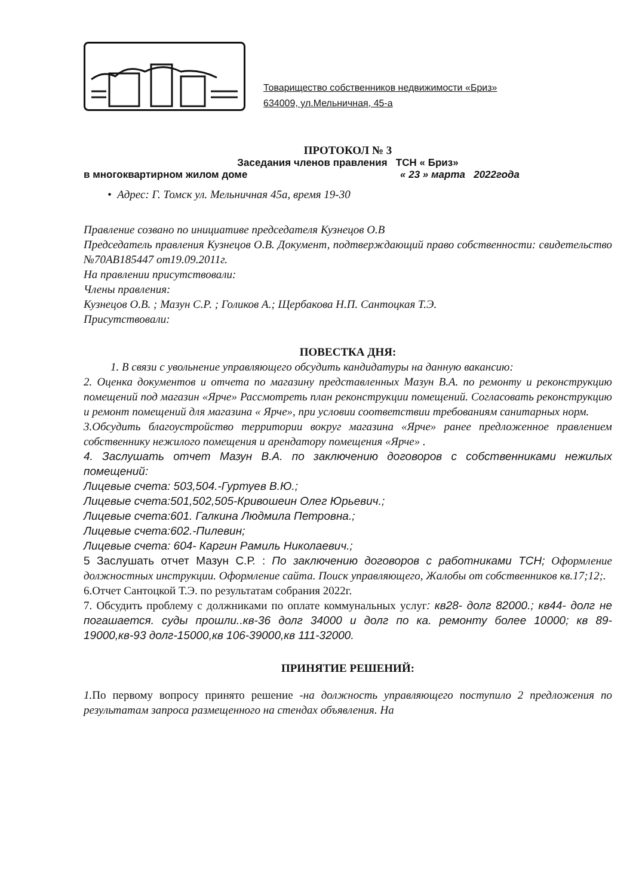Товарищество собственников недвижимости «Бриз»
634009, ул.Мельничная, 45-а
ПРОТОКОЛ № 3
Заседания членов правления ТСН « Бриз»
в многоквартирном жилом доме « 23 » марта 2022года
• Адрес: Г. Томск ул. Мельничная 45а, время 19-30
Правление созвано по инициативе председателя Кузнецов О.В
Председатель правления Кузнецов О.В. Документ, подтверждающий право собственности: свидетельство №70АВ185447 от19.09.2011г.
На правлении присутствовали:
Члены правления:
Кузнецов О.В. ; Мазун С.Р. ; Голиков А.; Щербакова Н.П. Сантоцкая Т.Э.
Присутствовали:
ПОВЕСТКА ДНЯ:
1. В связи с увольнение управляющего обсудить кандидатуры на данную вакансию:
2. Оценка документов и отчета по магазину представленных Мазун В.А. по ремонту и реконструкцию помещений под магазин «Ярче» Рассмотреть план реконструкции помещений. Согласовать реконструкцию и ремонт помещений для магазина « Ярче», при условии соответствии требованиям санитарных норм.
3.Обсудить благоустройство территории вокруг магазина «Ярче» ранее предложенное правлением собственнику нежилого помещения и арендатору помещения «Ярче» .
4. Заслушать отчет Мазун В.А. по заключению договоров с собственниками нежилых помещений:
Лицевые счета: 503,504.-Гуртуев В.Ю.;
Лицевые счета:501,502,505-Кривошеин Олег Юрьевич.;
Лицевые счета:601. Галкина Людмила Петровна.;
Лицевые счета:602.-Пилевин;
Лицевые счета: 604- Каргин Рамиль Николаевич.;
5 Заслушать отчет Мазун С.Р. : По заключению договоров с работниками ТСН; Оформление должностных инструкции. Оформление сайта. Поиск управляющего, Жалобы от собственников кв.17;12;.
6.Отчет Сантоцкой Т.Э. по результатам собрания 2022г.
7. Обсудить проблему с должниками по оплате коммунальных услуг: кв28- долг 82000.; кв44- долг не погашается. суды прошли..кв-36 долг 34000 и долг по ка. ремонту более 10000; кв 89-19000,кв-93 долг-15000,кв 106-39000,кв 111-32000.
ПРИНЯТИЕ РЕШЕНИЙ:
1. По первому вопросу принято решение -на должность управляющего поступило 2 предложения по результатам запроса размещенного на стендах объявления. На